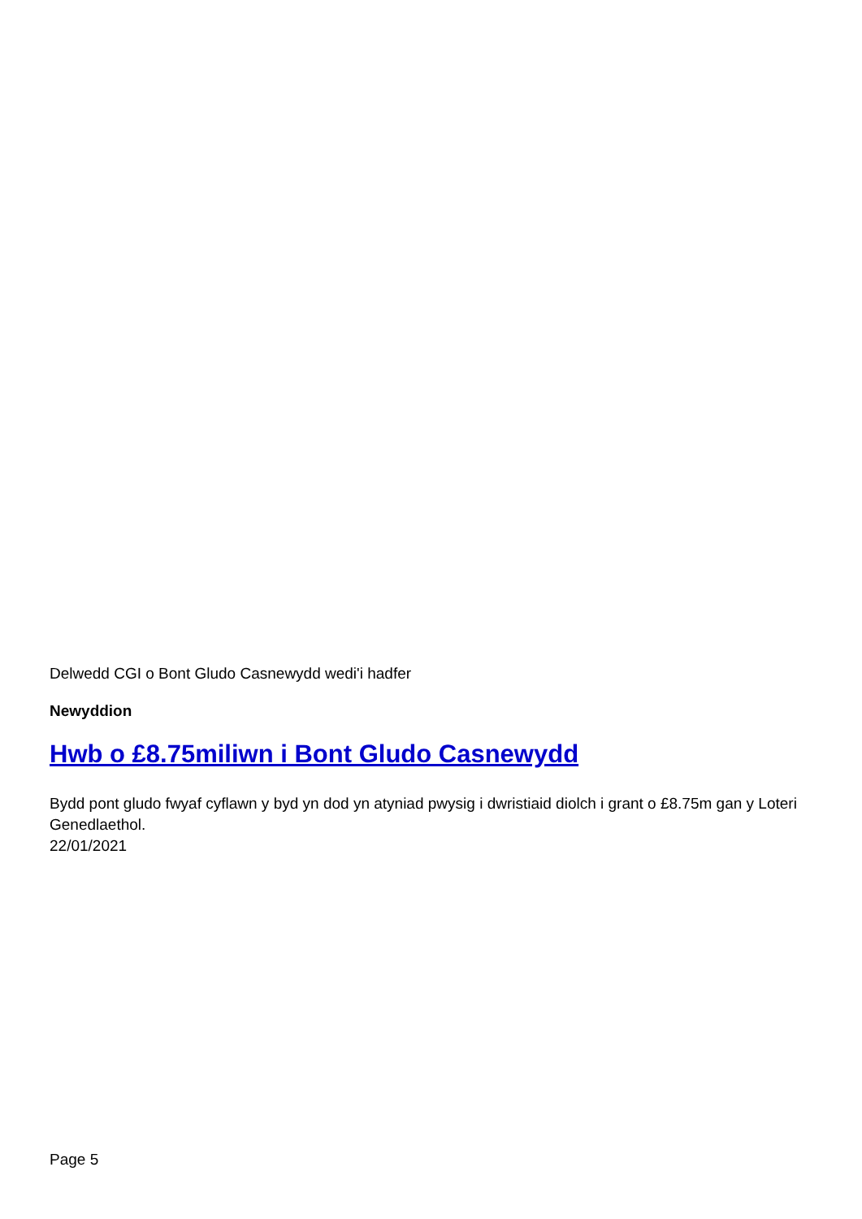Delwedd CGI o Bont Gludo Casnewydd wedi'i hadfer
Newyddion
Hwb o £8.75miliwn i Bont Gludo Casnewydd
Bydd pont gludo fwyaf cyflawn y byd yn dod yn atyniad pwysig i dwristiaid diolch i grant o £8.75m gan y Loteri Genedlaethol.
22/01/2021
Page 5